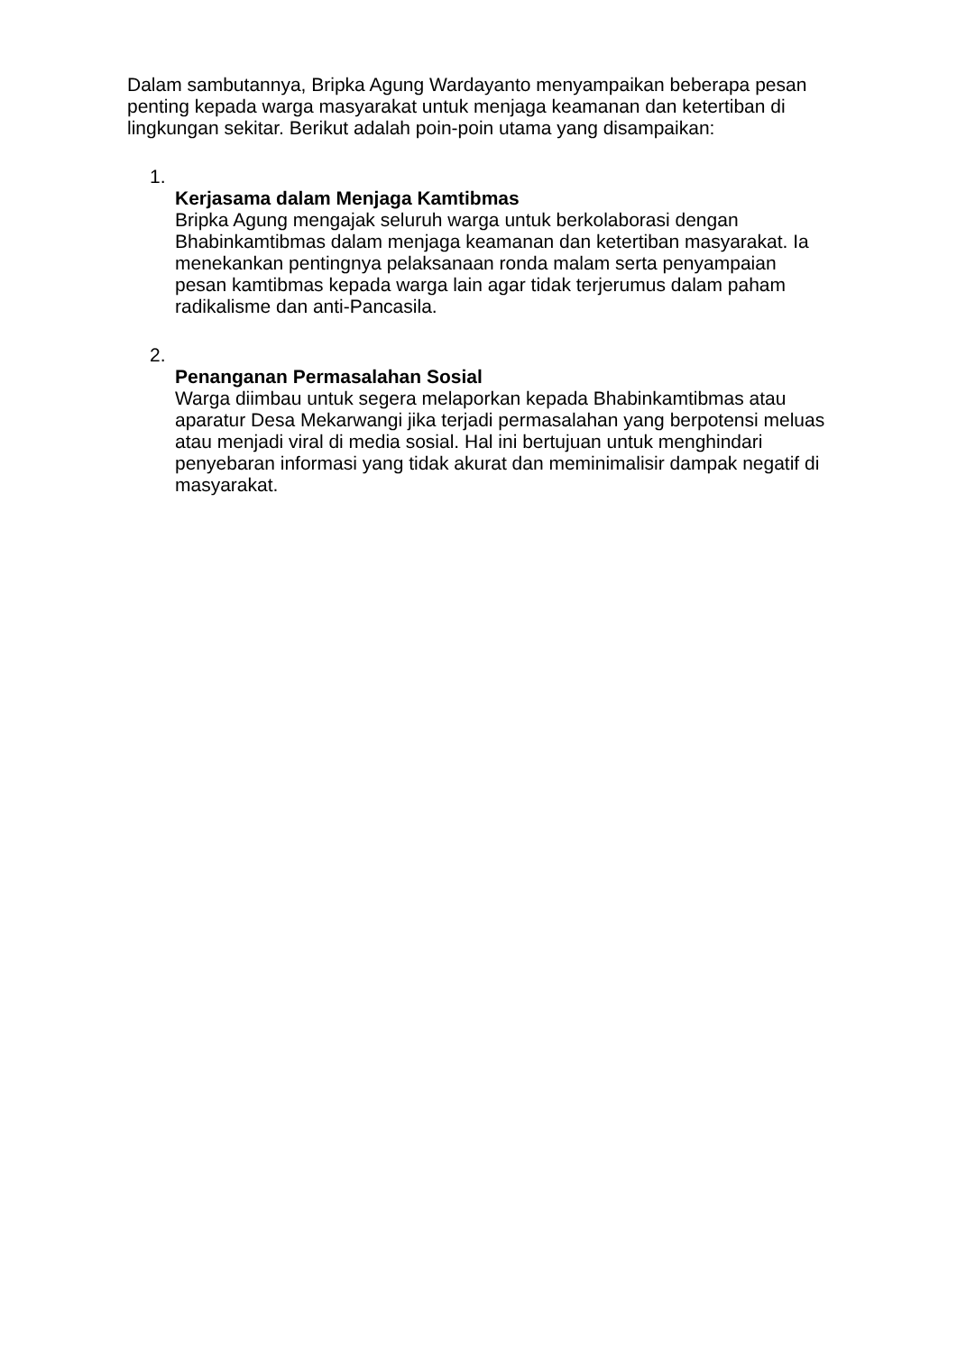Dalam sambutannya, Bripka Agung Wardayanto menyampaikan beberapa pesan penting kepada warga masyarakat untuk menjaga keamanan dan ketertiban di lingkungan sekitar. Berikut adalah poin-poin utama yang disampaikan:
1.
Kerjasama dalam Menjaga Kamtibmas
Bripka Agung mengajak seluruh warga untuk berkolaborasi dengan Bhabinkamtibmas dalam menjaga keamanan dan ketertiban masyarakat. Ia menekankan pentingnya pelaksanaan ronda malam serta penyampaian pesan kamtibmas kepada warga lain agar tidak terjerumus dalam paham radikalisme dan anti-Pancasila.
2.
Penanganan Permasalahan Sosial
Warga diimbau untuk segera melaporkan kepada Bhabinkamtibmas atau aparatur Desa Mekarwangi jika terjadi permasalahan yang berpotensi meluas atau menjadi viral di media sosial. Hal ini bertujuan untuk menghindari penyebaran informasi yang tidak akurat dan meminimalisir dampak negatif di masyarakat.